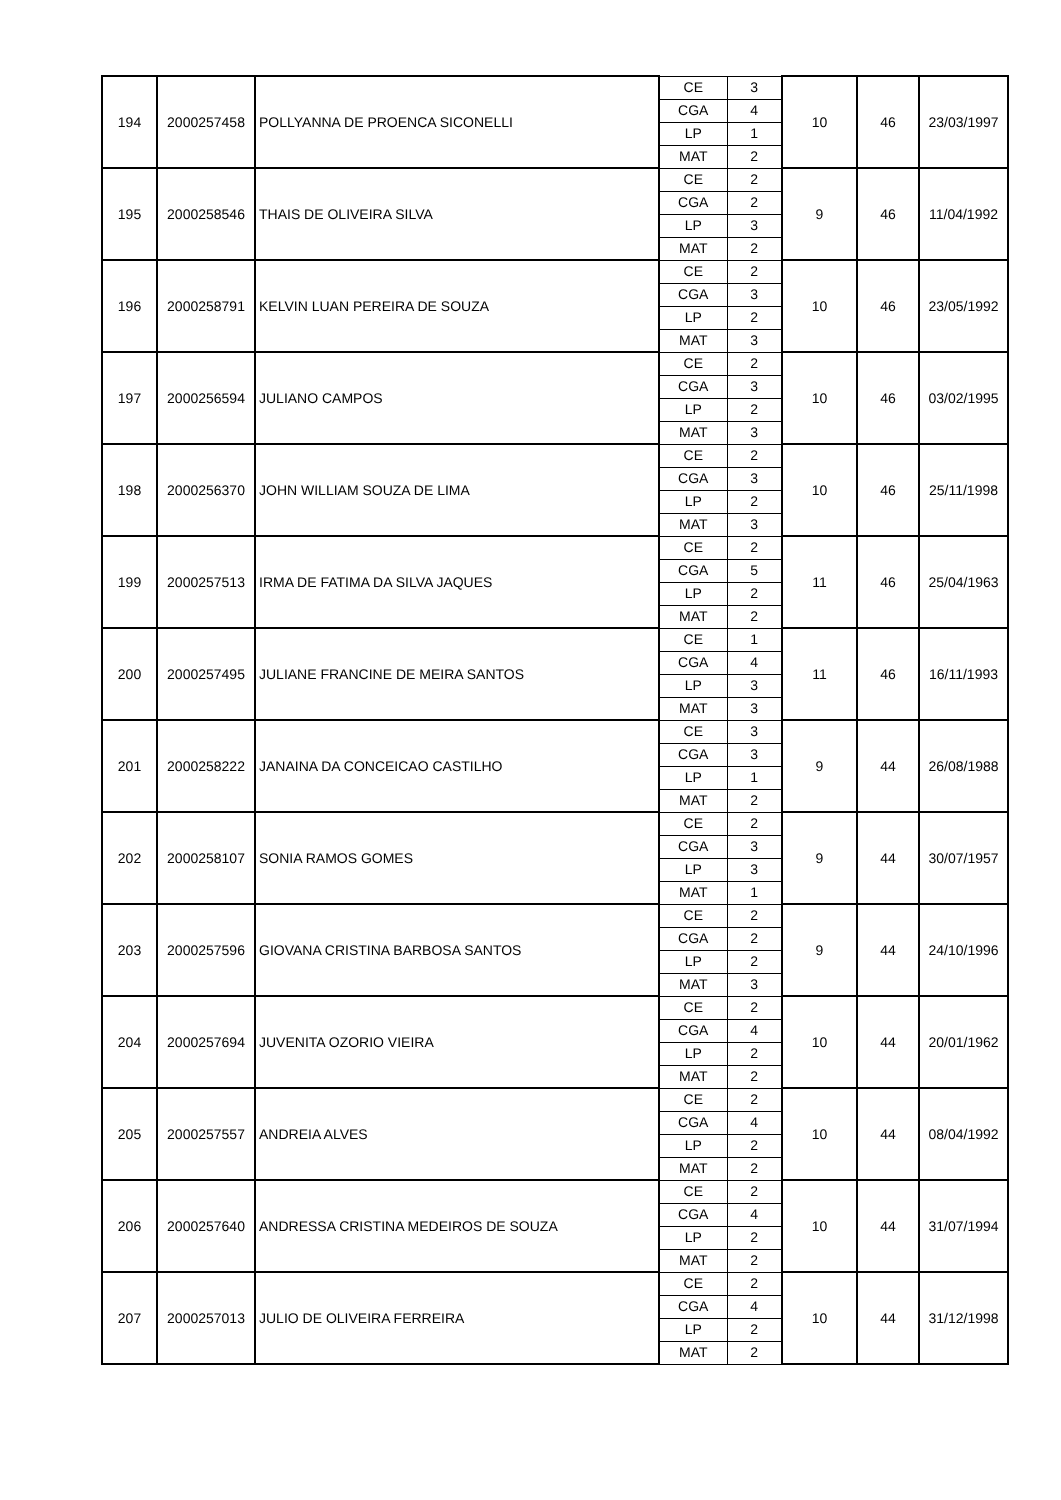| 194 | 2000257458 | POLLYANNA DE PROENCA SICONELLI | CE | 3 | 10 | 46 | 23/03/1997 |
| | | | CGA | 4 | | | |
| | | | LP | 1 | | | |
| | | | MAT | 2 | | | |
| 195 | 2000258546 | THAIS DE OLIVEIRA SILVA | CE | 2 | 9 | 46 | 11/04/1992 |
| | | | CGA | 2 | | | |
| | | | LP | 3 | | | |
| | | | MAT | 2 | | | |
| 196 | 2000258791 | KELVIN LUAN PEREIRA DE SOUZA | CE | 2 | 10 | 46 | 23/05/1992 |
| | | | CGA | 3 | | | |
| | | | LP | 2 | | | |
| | | | MAT | 3 | | | |
| 197 | 2000256594 | JULIANO CAMPOS | CE | 2 | 10 | 46 | 03/02/1995 |
| | | | CGA | 3 | | | |
| | | | LP | 2 | | | |
| | | | MAT | 3 | | | |
| 198 | 2000256370 | JOHN WILLIAM SOUZA DE LIMA | CE | 2 | 10 | 46 | 25/11/1998 |
| | | | CGA | 3 | | | |
| | | | LP | 2 | | | |
| | | | MAT | 3 | | | |
| 199 | 2000257513 | IRMA DE FATIMA DA SILVA JAQUES | CE | 2 | 11 | 46 | 25/04/1963 |
| | | | CGA | 5 | | | |
| | | | LP | 2 | | | |
| | | | MAT | 2 | | | |
| 200 | 2000257495 | JULIANE FRANCINE DE MEIRA SANTOS | CE | 1 | 11 | 46 | 16/11/1993 |
| | | | CGA | 4 | | | |
| | | | LP | 3 | | | |
| | | | MAT | 3 | | | |
| 201 | 2000258222 | JANAINA DA CONCEICAO CASTILHO | CE | 3 | 9 | 44 | 26/08/1988 |
| | | | CGA | 3 | | | |
| | | | LP | 1 | | | |
| | | | MAT | 2 | | | |
| 202 | 2000258107 | SONIA RAMOS GOMES | CE | 2 | 9 | 44 | 30/07/1957 |
| | | | CGA | 3 | | | |
| | | | LP | 3 | | | |
| | | | MAT | 1 | | | |
| 203 | 2000257596 | GIOVANA CRISTINA BARBOSA SANTOS | CE | 2 | 9 | 44 | 24/10/1996 |
| | | | CGA | 2 | | | |
| | | | LP | 2 | | | |
| | | | MAT | 3 | | | |
| 204 | 2000257694 | JUVENITA OZORIO VIEIRA | CE | 2 | 10 | 44 | 20/01/1962 |
| | | | CGA | 4 | | | |
| | | | LP | 2 | | | |
| | | | MAT | 2 | | | |
| 205 | 2000257557 | ANDREIA ALVES | CE | 2 | 10 | 44 | 08/04/1992 |
| | | | CGA | 4 | | | |
| | | | LP | 2 | | | |
| | | | MAT | 2 | | | |
| 206 | 2000257640 | ANDRESSA CRISTINA MEDEIROS DE SOUZA | CE | 2 | 10 | 44 | 31/07/1994 |
| | | | CGA | 4 | | | |
| | | | LP | 2 | | | |
| | | | MAT | 2 | | | |
| 207 | 2000257013 | JULIO DE OLIVEIRA FERREIRA | CE | 2 | 10 | 44 | 31/12/1998 |
| | | | CGA | 4 | | | |
| | | | LP | 2 | | | |
| | | | MAT | 2 | | | |